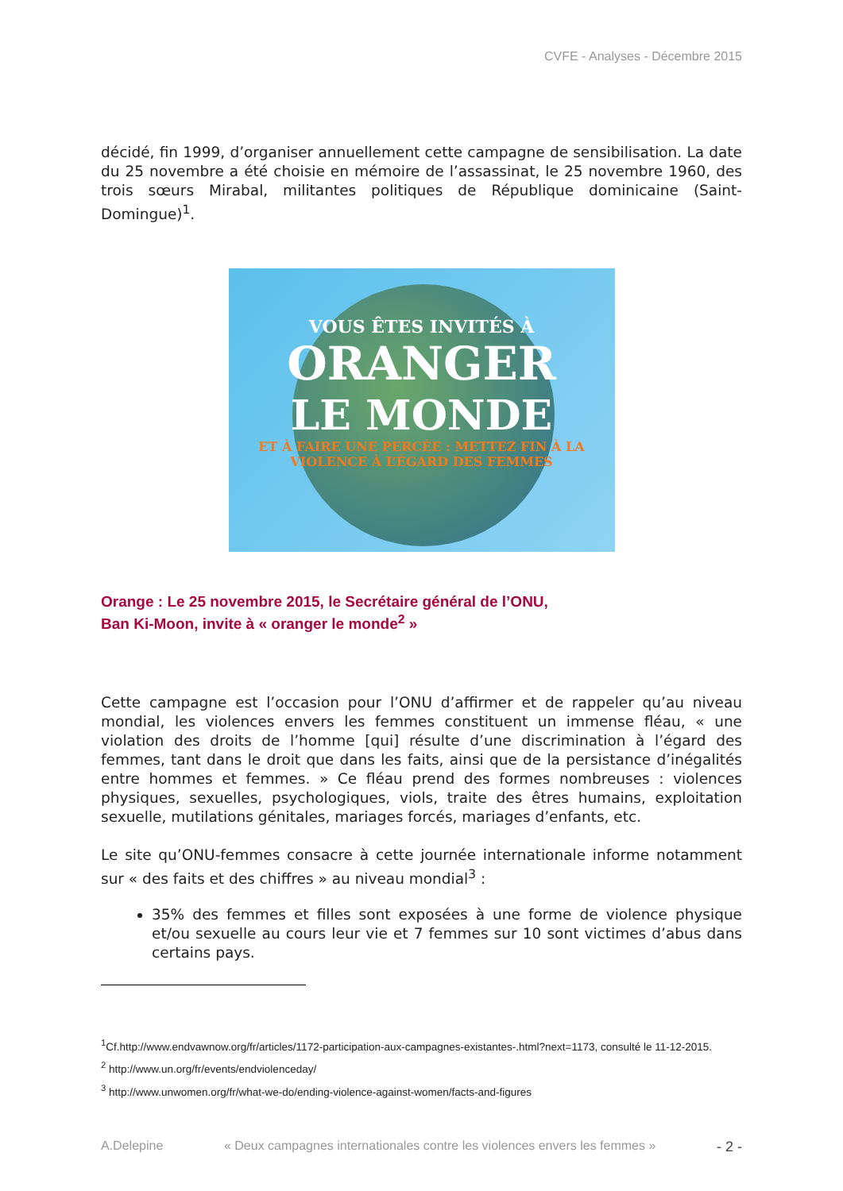CVFE - Analyses - Décembre 2015
décidé, fin 1999, d’organiser annuellement cette campagne de sensibilisation. La date du 25 novembre a été choisie en mémoire de l’assassinat, le 25 novembre 1960, des trois sœurs Mirabal, militantes politiques de République dominicaine (Saint-Domingue)<sup>1</sup>.
VOUS ÊTES INVITÉS À
ORANGER
LE MONDE
ET À FAIRE UNE PERCÉE : METTEZ FIN À LA VIOLENCE À L’ÉGARD DES FEMMES
Orange : Le 25 novembre 2015, le Secrétaire général de l’ONU,
Ban Ki-Moon, invite à « oranger le monde<sup>2</sup> »
Cette campagne est l’occasion pour l’ONU d’affirmer et de rappeler qu’au niveau mondial, les violences envers les femmes constituent un immense fléau, « une violation des droits de l’homme [qui] résulte d’une discrimination à l’égard des femmes, tant dans le droit que dans les faits, ainsi que de la persistance d’inégalités entre hommes et femmes. » Ce fléau prend des formes nombreuses : violences physiques, sexuelles, psychologiques, viols, traite des êtres humains, exploitation sexuelle, mutilations génitales, mariages forcés, mariages d’enfants, etc.
Le site qu’ONU-femmes consacre à cette journée internationale informe notamment sur « des faits et des chiffres » au niveau mondial<sup>3</sup> :
35% des femmes et filles sont exposées à une forme de violence physique et/ou sexuelle au cours leur vie et 7 femmes sur 10 sont victimes d’abus dans certains pays.
<sup>1</sup> Cf.http://www.endvawnow.org/fr/articles/1172-participation-aux-campagnes-existantes-.html?next=1173, consulté le 11-12-2015.
<sup>2</sup> http://www.un.org/fr/events/endviolenceday/
<sup>3</sup> http://www.unwomen.org/fr/what-we-do/ending-violence-against-women/facts-and-figures
A.Delepine « Deux campagnes internationales contre les violences envers les femmes » - 2 -